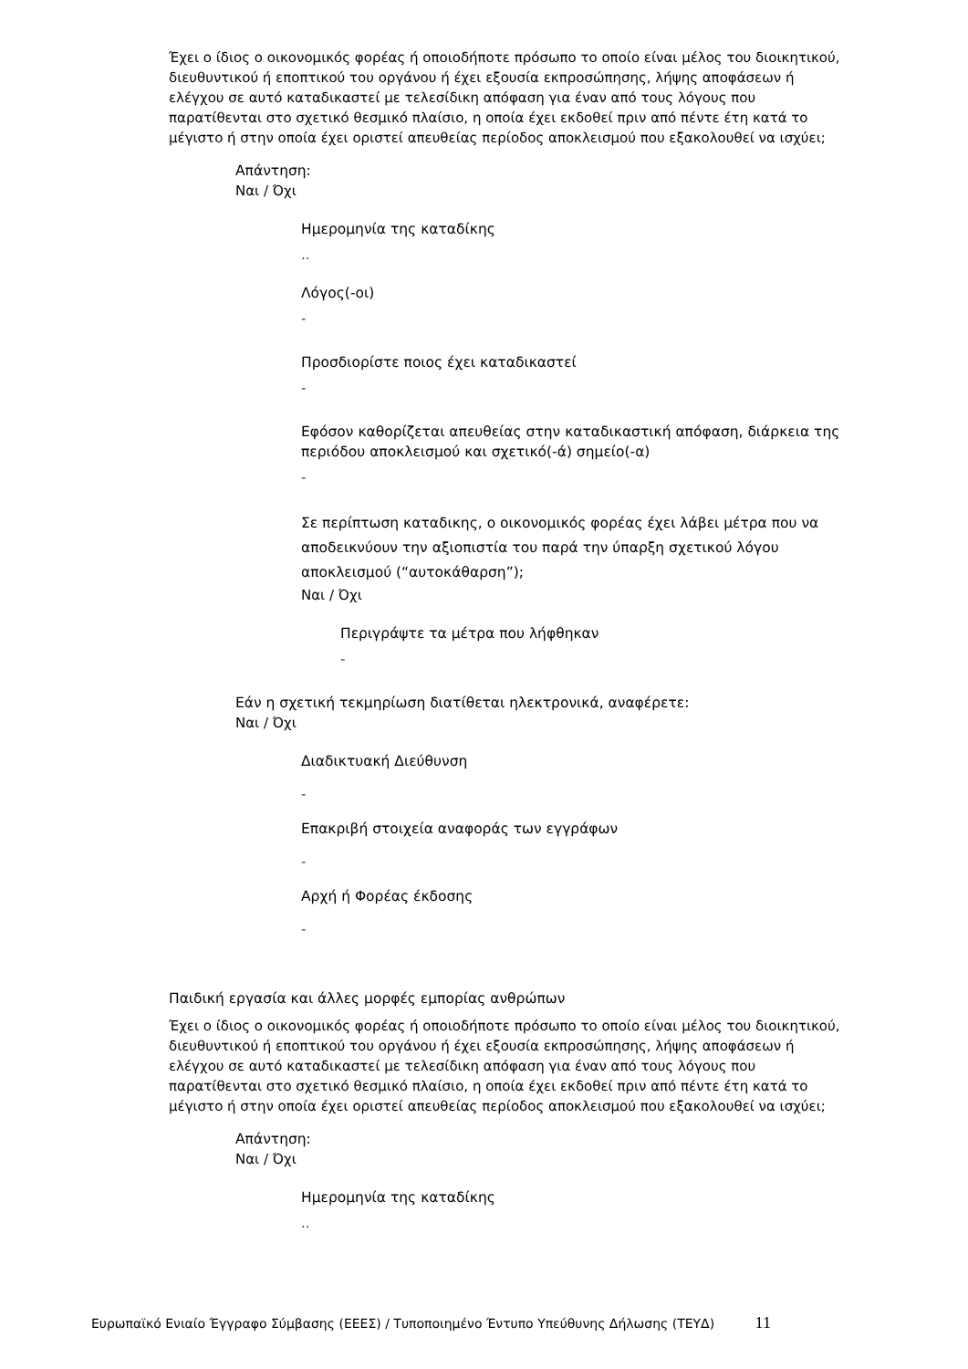Έχει ο ίδιος ο οικονομικός φορέας ή οποιοδήποτε πρόσωπο το οποίο είναι μέλος του διοικητικού, διευθυντικού ή εποπτικού του οργάνου ή έχει εξουσία εκπροσώπησης, λήψης αποφάσεων ή ελέγχου σε αυτό καταδικαστεί με τελεσίδικη απόφαση για έναν από τους λόγους που παρατίθενται στο σχετικό θεσμικό πλαίσιο, η οποία έχει εκδοθεί πριν από πέντε έτη κατά το μέγιστο ή στην οποία έχει οριστεί απευθείας περίοδος αποκλεισμού που εξακολουθεί να ισχύει;
Απάντηση:
Ναι / Όχι
Ημερομηνία της καταδίκης
..
Λόγος(-οι)
-
Προσδιορίστε ποιος έχει καταδικαστεί
-
Εφόσον καθορίζεται απευθείας στην καταδικαστική απόφαση, διάρκεια της περιόδου αποκλεισμού και σχετικό(-ά) σημείο(-α)
-
Σε περίπτωση καταδικης, ο οικονομικός φορέας έχει λάβει μέτρα που να αποδεικνύουν την αξιοπιστία του παρά την ύπαρξη σχετικού λόγου αποκλεισμού (“αυτοκάθαρση”);
Ναι / Όχι
Περιγράψτε τα μέτρα που λήφθηκαν
-
Εάν η σχετική τεκμηρίωση διατίθεται ηλεκτρονικά, αναφέρετε:
Ναι / Όχι
Διαδικτυακή Διεύθυνση
-
Επακριβή στοιχεία αναφοράς των εγγράφων
-
Αρχή ή Φορέας έκδοσης
-
Παιδική εργασία και άλλες μορφές εμπορίας ανθρώπων
Έχει ο ίδιος ο οικονομικός φορέας ή οποιοδήποτε πρόσωπο το οποίο είναι μέλος του διοικητικού, διευθυντικού ή εποπτικού του οργάνου ή έχει εξουσία εκπροσώπησης, λήψης αποφάσεων ή ελέγχου σε αυτό καταδικαστεί με τελεσίδικη απόφαση για έναν από τους λόγους που παρατίθενται στο σχετικό θεσμικό πλαίσιο, η οποία έχει εκδοθεί πριν από πέντε έτη κατά το μέγιστο ή στην οποία έχει οριστεί απευθείας περίοδος αποκλεισμού που εξακολουθεί να ισχύει;
Απάντηση:
Ναι / Όχι
Ημερομηνία της καταδίκης
..
Ευρωπαϊκό Ενιαίο Έγγραφο Σύμβασης (ΕΕΕΣ) / Τυποποιημένο Έντυπο Υπεύθυνης Δήλωσης (ΤΕΥΔ) 11